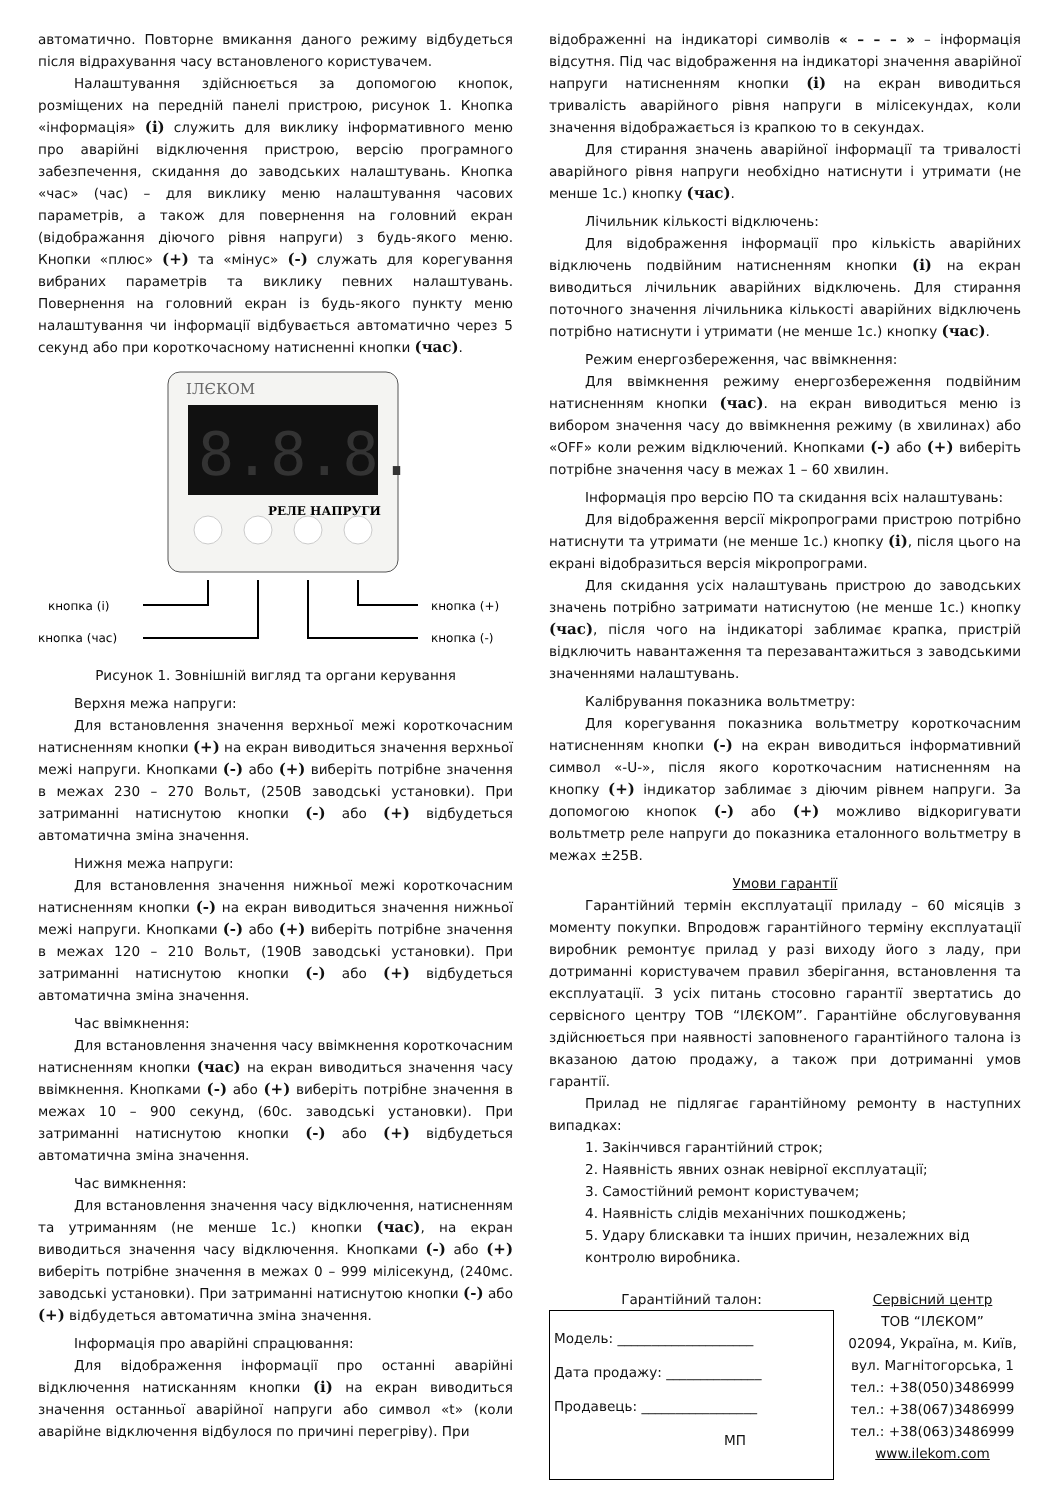автоматично. Повторне вмикання даного режиму відбудеться після відрахування часу встановленого користувачем.
Налаштування здійснюється за допомогою кнопок, розміщених на передній панелі пристрою, рисунок 1. Кнопка «інформація» (i) служить для виклику інформативного меню про аварійні відключення пристрою, версію програмного забезпечення, скидання до заводських налаштувань. Кнопка «час» (час) – для виклику меню налаштування часових параметрів, а також для повернення на головний екран (відображання діючого рівня напруги) з будь-якого меню. Кнопки «плюс» (+) та «мінус» (-) служать для корегування вибраних параметрів та виклику певних налаштувань. Повернення на головний екран із будь-якого пункту меню налаштування чи інформації відбувається автоматично через 5 секунд або при короткочасному натисненні кнопки (час).
ІЛЄКОМ
8.8.8.
РЕЛЕ НАПРУГИ
кнопка (i)
кнопка (час)
кнопка (+)
кнопка (-)
Рисунок 1. Зовнішній вигляд та органи керування
Верхня межа напруги:
Для встановлення значення верхньої межі короткочасним натисненням кнопки (+) на екран виводиться значення верхньої межі напруги. Кнопками (-) або (+) виберіть потрібне значення в межах 230 – 270 Вольт, (250В заводські установки). При затриманні натиснутою кнопки (-) або (+) відбудеться автоматична зміна значення.
Нижня межа напруги:
Для встановлення значення нижньої межі короткочасним натисненням кнопки (-) на екран виводиться значення нижньої межі напруги. Кнопками (-) або (+) виберіть потрібне значення в межах 120 – 210 Вольт, (190В заводські установки). При затриманні натиснутою кнопки (-) або (+) відбудеться автоматична зміна значення.
Час ввімкнення:
Для встановлення значення часу ввімкнення короткочасним натисненням кнопки (час) на екран виводиться значення часу ввімкнення. Кнопками (-) або (+) виберіть потрібне значення в межах 10 – 900 секунд, (60с. заводські установки). При затриманні натиснутою кнопки (-) або (+) відбудеться автоматична зміна значення.
Час вимкнення:
Для встановлення значення часу відключення, натисненням та утриманням (не менше 1с.) кнопки (час), на екран виводиться значення часу відключення. Кнопками (-) або (+) виберіть потрібне значення в межах 0 – 999 мілісекунд, (240мс. заводські установки). При затриманні натиснутою кнопки (-) або (+) відбудеться автоматична зміна значення.
Інформація про аварійні спрацювання:
Для відображення інформації про останні аварійні відключення натисканням кнопки (i) на екран виводиться значення останньої аварійної напруги або символ «t» (коли аварійне відключення відбулося по причині перегріву). При
відображенні на індикаторі символів « – – – » – інформація відсутня. Під час відображення на індикаторі значення аварійної напруги натисненням кнопки (i) на екран виводиться тривалість аварійного рівня напруги в мілісекундах, коли значення відображається із крапкою то в секундах.
Для стирання значень аварійної інформації та тривалості аварійного рівня напруги необхідно натиснути і утримати (не менше 1с.) кнопку (час).
Лічильник кількості відключень:
Для відображення інформації про кількість аварійних відключень подвійним натисненням кнопки (i) на екран виводиться лічильник аварійних відключень. Для стирання поточного значення лічильника кількості аварійних відключень потрібно натиснути і утримати (не менше 1с.) кнопку (час).
Режим енергозбереження, час ввімкнення:
Для ввімкнення режиму енергозбереження подвійним натисненням кнопки (час). на екран виводиться меню із вибором значення часу до ввімкнення режиму (в хвилинах) або «OFF» коли режим відключений. Кнопками (-) або (+) виберіть потрібне значення часу в межах 1 – 60 хвилин.
Інформація про версію ПО та скидання всіх налаштувань:
Для відображення версії мікропрограми пристрою потрібно натиснути та утримати (не менше 1с.) кнопку (i), після цього на екрані відобразиться версія мікропрограми.
Для скидання усіх налаштувань пристрою до заводських значень потрібно затримати натиснутою (не менше 1с.) кнопку (час), після чого на індикаторі заблимає крапка, пристрій відключить навантаження та перезавантажиться з заводськими значеннями налаштувань.
Калібрування показника вольтметру:
Для корегування показника вольтметру короткочасним натисненням кнопки (-) на екран виводиться інформативний символ «-U-», після якого короткочасним натисненням на кнопку (+) індикатор заблимає з діючим рівнем напруги. За допомогою кнопок (-) або (+) можливо відкоригувати вольтметр реле напруги до показника еталонного вольтметру в межах ±25В.
Умови гарантії
Гарантійний термін експлуатації приладу – 60 місяців з моменту покупки. Впродовж гарантійного терміну експлуатації виробник ремонтує прилад у разі виходу його з ладу, при дотриманні користувачем правил зберігання, встановлення та експлуатації. З усіх питань стосовно гарантії звертатись до сервісного центру ТОВ “ІЛЄКОМ”. Гарантійне обслуговування здійснюється при наявності заповненого гарантійного талона із вказаною датою продажу, а також при дотриманні умов гарантії.
Прилад не підлягає гарантійному ремонту в наступних випадках:
1. Закінчився гарантійний строк;
2. Наявність явних ознак невірної експлуатації;
3. Самостійний ремонт користувачем;
4. Наявність слідів механічних пошкоджень;
5. Удару блискавки та інших причин, незалежних від контролю виробника.
Гарантійний талон:
Модель: ____________________
Дата продажу: ______________
Продавець: _________________
МП
Сервісний центр
ТОВ “ІЛЄКОМ”
02094, Україна, м. Київ,
вул. Магнітогорська, 1
тел.: +38(050)3486999
тел.: +38(067)3486999
тел.: +38(063)3486999
www.ilekom.com